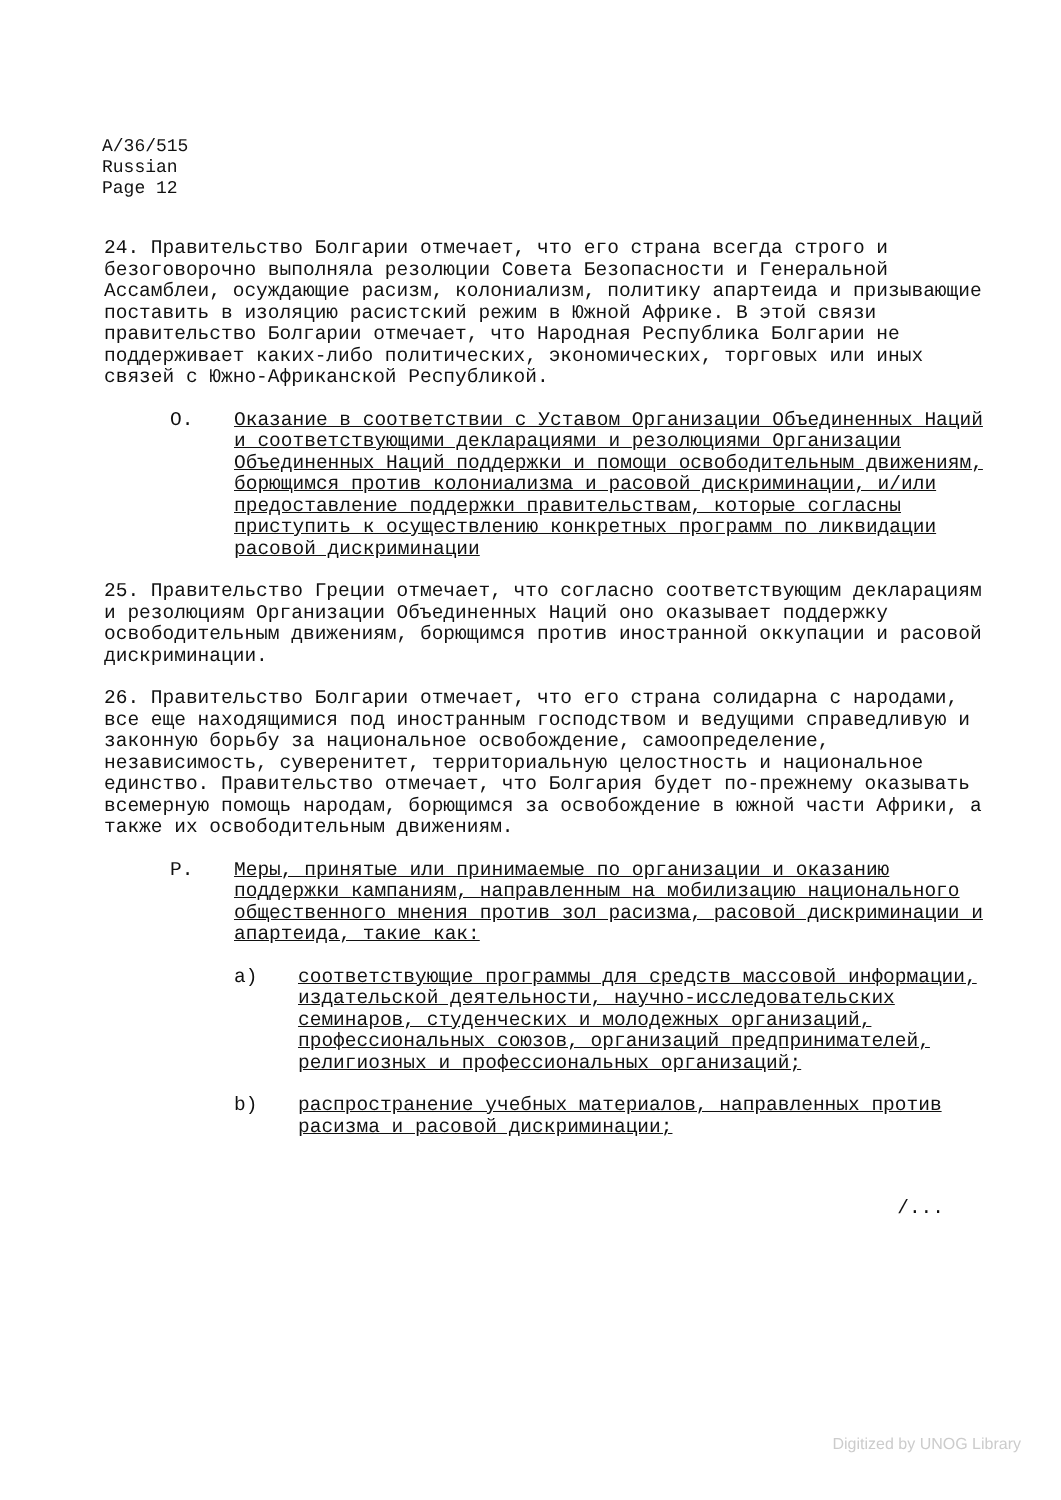A/36/515
Russian
Page 12
24. Правительство Болгарии отмечает, что его страна всегда строго и безоговорочно выполняла резолюции Совета Безопасности и Генеральной Ассамблеи, осуждающие расизм, колониализм, политику апартеида и призывающие поставить в изоляцию расистский режим в Южной Африке. В этой связи правительство Болгарии отмечает, что Народная Республика Болгарии не поддерживает каких-либо политических, экономических, торговых или иных связей с Южно-Африканской Республикой.
O. Оказание в соответствии с Уставом Организации Объединенных Наций и соответствующими декларациями и резолюциями Организации Объединенных Наций поддержки и помощи освободительным движениям, борющимся против колониализма и расовой дискриминации, и/или предоставление поддержки правительствам, которые согласны приступить к осуществлению конкретных программ по ликвидации расовой дискриминации
25. Правительство Греции отмечает, что согласно соответствующим декларациям и резолюциям Организации Объединенных Наций оно оказывает поддержку освободительным движениям, борющимся против иностранной оккупации и расовой дискриминации.
26. Правительство Болгарии отмечает, что его страна солидарна с народами, все еще находящимися под иностранным господством и ведущими справедливую и законную борьбу за национальное освобождение, самоопределение, независимость, суверенитет, территориальную целостность и национальное единство. Правительство отмечает, что Болгария будет по-прежнему оказывать всемерную помощь народам, борющимся за освобождение в южной части Африки, а также их освободительным движениям.
P. Меры, принятые или принимаемые по организации и оказанию поддержки кампаниям, направленным на мобилизацию национального общественного мнения против зол расизма, расовой дискриминации и апартеида, такие как:
a) соответствующие программы для средств массовой информации, издательской деятельности, научно-исследовательских семинаров, студенческих и молодежных организаций, профессиональных союзов, организаций предпринимателей, религиозных и профессиональных организаций;
b) распространение учебных материалов, направленных против расизма и расовой дискриминации;
/...
Digitized by UNOG Library